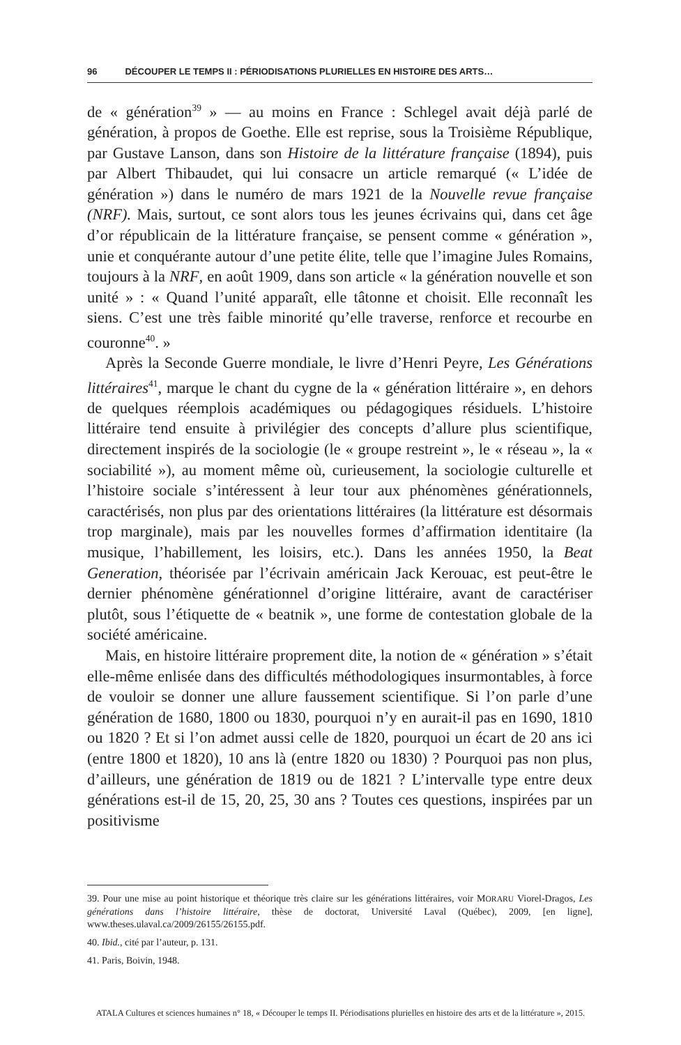96 DÉCOUPER LE TEMPS II : PÉRIODISATIONS PLURIELLES EN HISTOIRE DES ARTS…
de « génération<sup>39</sup> » — au moins en France : Schlegel avait déjà parlé de génération, à propos de Goethe. Elle est reprise, sous la Troisième République, par Gustave Lanson, dans son Histoire de la littérature française (1894), puis par Albert Thibaudet, qui lui consacre un article remarqué (« L’idée de génération ») dans le numéro de mars 1921 de la Nouvelle revue française (NRF). Mais, surtout, ce sont alors tous les jeunes écrivains qui, dans cet âge d’or républicain de la littérature française, se pensent comme « génération », unie et conquérante autour d’une petite élite, telle que l’imagine Jules Romains, toujours à la NRF, en août 1909, dans son article « la génération nouvelle et son unité » : « Quand l’unité apparaît, elle tâtonne et choisit. Elle reconnaît les siens. C’est une très faible minorité qu’elle traverse, renforce et recourbe en couronne<sup>40</sup>. »
Après la Seconde Guerre mondiale, le livre d’Henri Peyre, Les Générations littéraires<sup>41</sup>, marque le chant du cygne de la « génération littéraire », en dehors de quelques réemplois académiques ou pédagogiques résiduels. L’histoire littéraire tend ensuite à privilégier des concepts d’allure plus scientifique, directement inspirés de la sociologie (le « groupe restreint », le « réseau », la « sociabilité »), au moment même où, curieusement, la sociologie culturelle et l’histoire sociale s’intéressent à leur tour aux phénomènes générationnels, caractérisés, non plus par des orientations littéraires (la littérature est désormais trop marginale), mais par les nouvelles formes d’affirmation identitaire (la musique, l’habillement, les loisirs, etc.). Dans les années 1950, la Beat Generation, théorisée par l’écrivain américain Jack Kerouac, est peut-être le dernier phénomène générationnel d’origine littéraire, avant de caractériser plutôt, sous l’étiquette de « beatnik », une forme de contestation globale de la société américaine.
Mais, en histoire littéraire proprement dite, la notion de « génération » s’était elle-même enlisée dans des difficultés méthodologiques insurmontables, à force de vouloir se donner une allure faussement scientifique. Si l’on parle d’une génération de 1680, 1800 ou 1830, pourquoi n’y en aurait-il pas en 1690, 1810 ou 1820 ? Et si l’on admet aussi celle de 1820, pourquoi un écart de 20 ans ici (entre 1800 et 1820), 10 ans là (entre 1820 ou 1830) ? Pourquoi pas non plus, d’ailleurs, une génération de 1819 ou de 1821 ? L’intervalle type entre deux générations est-il de 15, 20, 25, 30 ans ? Toutes ces questions, inspirées par un positivisme
39. Pour une mise au point historique et théorique très claire sur les générations littéraires, voir MORARU Viorel-Dragos, Les générations dans l’histoire littéraire, thèse de doctorat, Université Laval (Québec), 2009, [en ligne], www.theses.ulaval.ca/2009/26155/26155.pdf.
40. Ibid., cité par l’auteur, p. 131.
41. Paris, Boivin, 1948.
ATALA Cultures et sciences humaines n° 18, « Découper le temps II. Périodisations plurielles en histoire des arts et de la littérature », 2015.